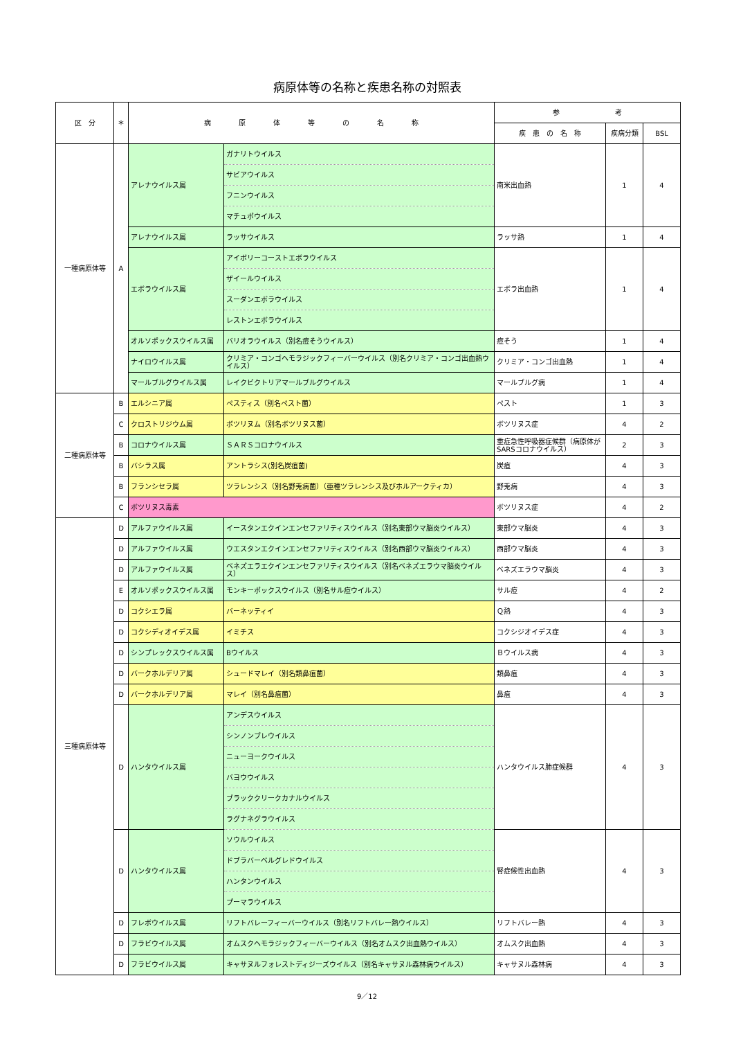病原体等の名称と疾患名称の対照表
| 区 分 | ＊ | 病 原 体 等 の 名 称 | | 参 考 | | |
| --- | --- | --- | --- | --- | --- | --- |
| | | | | 疾 患 の 名 称 | 疾病分類 | BSL |
| 一種病原体等 | A | アレナウイルス属 | ガナリトウイルス | 南米出血熱 | 1 | 4 |
| | | | サビアウイルス | | | |
| | | | フニンウイルス | | | |
| | | | マチュポウイルス | | | |
| | | アレナウイルス属 | ラッサウイルス | ラッサ熱 | 1 | 4 |
| | | エボラウイルス属 | アイボリーコーストエボラウイルス | エボラ出血熱 | 1 | 4 |
| | | | ザイールウイルス | | | |
| | | | スーダンエボラウイルス | | | |
| | | | レストンエボラウイルス | | | |
| | | オルソポックスウイルス属 | バリオラウイルス（別名痘そうウイルス） | 痘そう | 1 | 4 |
| | | ナイロウイルス属 | クリミア・コンゴヘモラジックフィーバーウイルス（別名クリミア・コンゴ出血熱ウイルス） | クリミア・コンゴ出血熱 | 1 | 4 |
| | | マールブルグウイルス属 | レイクビクトリアマールブルグウイルス | マールブルグ病 | 1 | 4 |
| 二種病原体等 | B | エルシニア属 | ペスティス（別名ペスト菌） | ペスト | 1 | 3 |
| | C | クロストリジウム属 | ボツリヌム（別名ボツリヌス菌） | ボツリヌス症 | 4 | 2 |
| | B | コロナウイルス属 | ＳＡＲＳコロナウイルス | 重症急性呼吸器症候群（病原体がSARSコロナウイルス） | 2 | 3 |
| | B | バシラス属 | アントラシス(別名炭疽菌) | 炭疽 | 4 | 3 |
| | B | フランシセラ属 | ツラレンシス（別名野兎病菌）（亜種ツラレンシス及びホルアークティカ） | 野兎病 | 4 | 3 |
| | C | ボツリヌス毒素 | | ボツリヌス症 | 4 | 2 |
| 三種病原体等 | D | アルファウイルス属 | イースタンエクインエンセファリティスウイルス（別名東部ウマ脳炎ウイルス） | 東部ウマ脳炎 | 4 | 3 |
| | D | アルファウイルス属 | ウエスタンエクインエンセファリティスウイルス（別名西部ウマ脳炎ウイルス） | 西部ウマ脳炎 | 4 | 3 |
| | D | アルファウイルス属 | ベネズエラエクインエンセファリティスウイルス（別名ベネズエラウマ脳炎ウイルス） | ベネズエラウマ脳炎 | 4 | 3 |
| | E | オルソポックスウイルス属 | モンキーポックスウイルス（別名サル痘ウイルス） | サル痘 | 4 | 2 |
| | D | コクシエラ属 | バーネッティイ | Ｑ熱 | 4 | 3 |
| | D | コクシディオイデス属 | イミチス | コクシジオイデス症 | 4 | 3 |
| | D | シンプレックスウイルス属 | Bウイルス | Ｂウイルス病 | 4 | 3 |
| | D | バークホルデリア属 | シュードマレイ（別名類鼻疽菌） | 類鼻疽 | 4 | 3 |
| | D | バークホルデリア属 | マレイ（別名鼻疽菌） | 鼻疽 | 4 | 3 |
| | D | ハンタウイルス属 | アンデスウイルス | ハンタウイルス肺症候群 | 4 | 3 |
| | | | シンノンブレウイルス | | | |
| | | | ニューヨークウイルス | | | |
| | | | バヨウウイルス | | | |
| | | | ブラッククリークカナルウイルス | | | |
| | | | ラグナネグラウイルス | | | |
| | D | ハンタウイルス属 | ソウルウイルス | 腎症候性出血熱 | 4 | 3 |
| | | | ドブラバーベルグレドウイルス | | | |
| | | | ハンタンウイルス | | | |
| | | | プーマラウイルス | | | |
| | D | フレボウイルス属 | リフトバレーフィーバーウイルス（別名リフトバレー熱ウイルス） | リフトバレー熱 | 4 | 3 |
| | D | フラビウイルス属 | オムスクヘモラジックフィーバーウイルス（別名オムスク出血熱ウイルス） | オムスク出血熱 | 4 | 3 |
| | D | フラビウイルス属 | キャサヌルフォレストディジーズウイルス（別名キャサヌル森林病ウイルス） | キャサヌル森林病 | 4 | 3 |
9／12